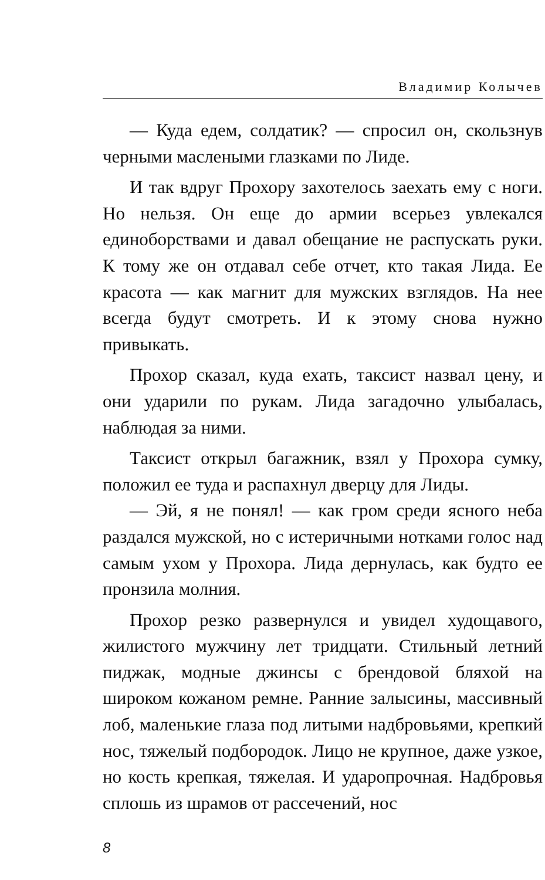Владимир Колычев
— Куда едем, солдатик? — спросил он, скользнув черными маслеными глазками по Лиде.
И так вдруг Прохору захотелось заехать ему с ноги. Но нельзя. Он еще до армии всерьез увлекался единоборствами и давал обещание не распускать руки. К тому же он отдавал себе отчет, кто такая Лида. Ее красота — как магнит для мужских взглядов. На нее всегда будут смотреть. И к этому снова нужно привыкать.
Прохор сказал, куда ехать, таксист назвал цену, и они ударили по рукам. Лида загадочно улыбалась, наблюдая за ними.
Таксист открыл багажник, взял у Прохора сумку, положил ее туда и распахнул дверцу для Лиды.
— Эй, я не понял! — как гром среди ясного неба раздался мужской, но с истеричными нотками голос над самым ухом у Прохора. Лида дернулась, как будто ее пронзила молния.
Прохор резко развернулся и увидел худощавого, жилистого мужчину лет тридцати. Стильный летний пиджак, модные джинсы с брендовой бляхой на широком кожаном ремне. Ранние залысины, массивный лоб, маленькие глаза под литыми надбровьями, крепкий нос, тяжелый подбородок. Лицо не крупное, даже узкое, но кость крепкая, тяжелая. И ударопрочная. Надбровья сплошь из шрамов от рассечений, нос
8